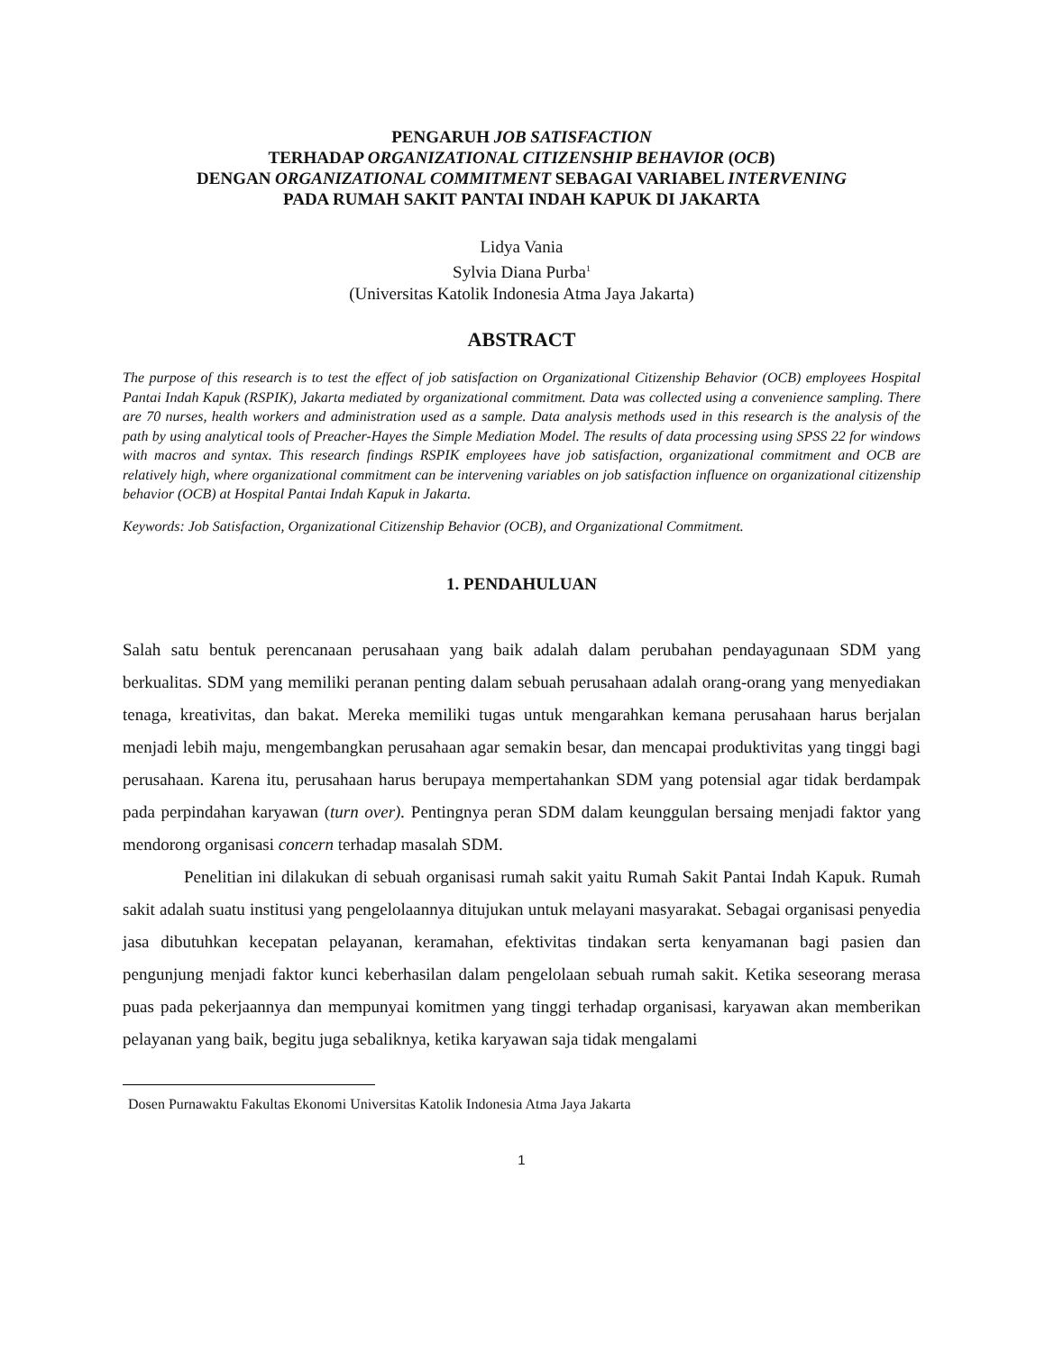PENGARUH JOB SATISFACTION
TERHADAP ORGANIZATIONAL CITIZENSHIP BEHAVIOR (OCB)
DENGAN ORGANIZATIONAL COMMITMENT SEBAGAI VARIABEL INTERVENING
PADA RUMAH SAKIT PANTAI INDAH KAPUK DI JAKARTA
Lidya Vania
Sylvia Diana Purba<sup>1</sup>
(Universitas Katolik Indonesia Atma Jaya Jakarta)
ABSTRACT
The purpose of this research is to test the effect of job satisfaction on Organizational Citizenship Behavior (OCB) employees Hospital Pantai Indah Kapuk (RSPIK), Jakarta mediated by organizational commitment. Data was collected using a convenience sampling. There are 70 nurses, health workers and administration used as a sample. Data analysis methods used in this research is the analysis of the path by using analytical tools of Preacher-Hayes the Simple Mediation Model. The results of data processing using SPSS 22 for windows with macros and syntax. This research findings RSPIK employees have job satisfaction, organizational commitment and OCB are relatively high, where organizational commitment can be intervening variables on job satisfaction influence on organizational citizenship behavior (OCB) at Hospital Pantai Indah Kapuk in Jakarta.
Keywords: Job Satisfaction, Organizational Citizenship Behavior (OCB), and Organizational Commitment.
1. PENDAHULUAN
Salah satu bentuk perencanaan perusahaan yang baik adalah dalam perubahan pendayagunaan SDM yang berkualitas. SDM yang memiliki peranan penting dalam sebuah perusahaan adalah orang-orang yang menyediakan tenaga, kreativitas, dan bakat. Mereka memiliki tugas untuk mengarahkan kemana perusahaan harus berjalan menjadi lebih maju, mengembangkan perusahaan agar semakin besar, dan mencapai produktivitas yang tinggi bagi perusahaan. Karena itu, perusahaan harus berupaya mempertahankan SDM yang potensial agar tidak berdampak pada perpindahan karyawan (turn over). Pentingnya peran SDM dalam keunggulan bersaing menjadi faktor yang mendorong organisasi concern terhadap masalah SDM.
Penelitian ini dilakukan di sebuah organisasi rumah sakit yaitu Rumah Sakit Pantai Indah Kapuk. Rumah sakit adalah suatu institusi yang pengelolaannya ditujukan untuk melayani masyarakat. Sebagai organisasi penyedia jasa dibutuhkan kecepatan pelayanan, keramahan, efektivitas tindakan serta kenyamanan bagi pasien dan pengunjung menjadi faktor kunci keberhasilan dalam pengelolaan sebuah rumah sakit. Ketika seseorang merasa puas pada pekerjaannya dan mempunyai komitmen yang tinggi terhadap organisasi, karyawan akan memberikan pelayanan yang baik, begitu juga sebaliknya, ketika karyawan saja tidak mengalami
Dosen Purnawaktu Fakultas Ekonomi Universitas Katolik Indonesia Atma Jaya Jakarta
1